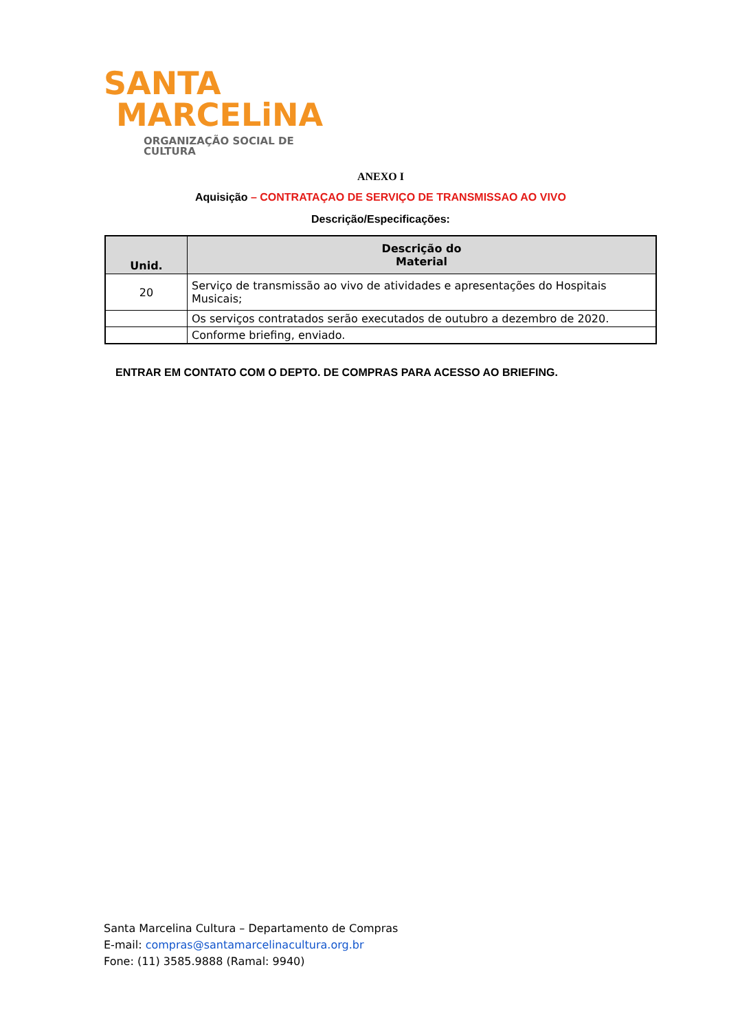SANTA
MARCELiNA
ORGANIZAÇÃO SOCIAL DE CULTURA
ANEXO I
Aquisição – CONTRATAÇAO DE SERVIÇO DE TRANSMISSAO AO VIVO
Descrição/Especificações:
| Unid. | Descrição do Material |
| --- | --- |
| 20 | Serviço de transmissão ao vivo de atividades e apresentações do Hospitais Musicais; |
| | Os serviços contratados serão executados de outubro a dezembro de 2020. |
| | Conforme briefing, enviado. |
ENTRAR EM CONTATO COM O DEPTO. DE COMPRAS PARA ACESSO AO BRIEFING.
Santa Marcelina Cultura – Departamento de Compras
E-mail: compras@santamarcelinacultura.org.br
Fone: (11) 3585.9888 (Ramal: 9940)